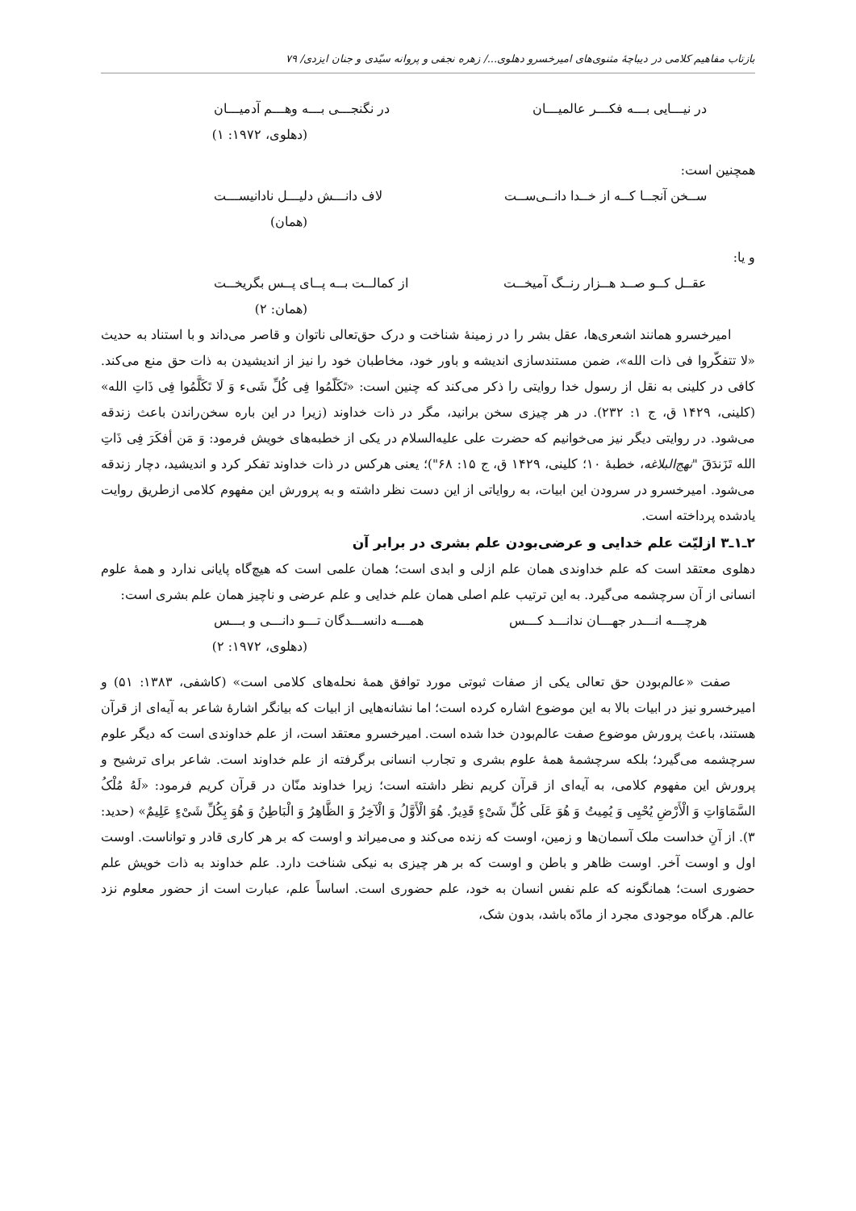بازتاب مفاهیم کلامی در دیباچهٔ مثنوی‌های امیرخسرو دهلوی.../ زهره نجفی و پروانه سیّدی و جنان ایزدی/ ۷۹
در نیـــایی بـــه فکـــر عالمیـــان در نگنجـــی بـــه وهـــم آدمیـــان
(دهلوی، ۱۹۷۲: ۱)
همچنین است:
ســخن آنجــا کــه از خــدا دانــی‌ســت لاف دانـــش دلیـــل نادانیســـت
(همان)
و یا:
عقــل کــو صــد هــزار رنــگ آمیخــت از کمالــت بــه پــای پــس بگریخــت
(همان: ۲)
امیرخسرو همانند اشعری‌ها، عقل بشر را در زمینهٔ شناخت و درک حق‌تعالی ناتوان و قاصر می‌داند و با استناد به حدیث «لا تتفکّروا فی ذات الله»، ضمن مستندسازی اندیشه و باور خود، مخاطبان خود را نیز از اندیشیدن به ذات حق منع می‌کند. کافی در کلینی به نقل از رسول خدا روایتی را ذکر می‌کند که چنین است: «تَکَلّمُوا فِی کُلِّ شَیء وَ لَا تَکَلَّمُوا فِی ذَاتِ الله» (کلینی، ۱۴۲۹ ق، ج ۱: ۲۳۲). در هر چیزی سخن برانید، مگر در ذات خداوند (زیرا در این باره سخن‌راندن باعث زندقه می‌شود. در روایتی دیگر نیز می‌خوانیم که حضرت علی علیه‌السلام در یکی از خطبه‌های خویش فرمود: وَ مَن أفکَرَ فِی ذَاتِ الله تَزَندَقَ "نهج‌البلاغه، خطبهٔ ۱۰؛ کلینی، ۱۴۲۹ ق، ج ۱۵: ۶۸")؛ یعنی هرکس در ذات خداوند تفکر کرد و اندیشید، دچار زندقه می‌شود. امیرخسرو در سرودن این ابیات، به روایاتی از این دست نظر داشته و به پرورش این مفهوم کلامی ازطریق روایت یادشده پرداخته است.
۲ـ۱ـ۳ ازلیّت علم خدایی و عرضی‌بودن علم بشری در برابر آن
دهلوی معتقد است که علم خداوندی همان علم ازلی و ابدی است؛ همان علمی است که هیچ‌گاه پایانی ندارد و همهٔ علوم انسانی از آن سرچشمه می‌گیرد. به این ترتیب علم اصلی همان علم خدایی و علم عرضی و ناچیز همان علم بشری است:
هرچـــه انـــدر جهـــان ندانـــد کـــس همـــه دانســـدگان تـــو دانـــی و بـــس
(دهلوی، ۱۹۷۲: ۲)
صفت «عالم‌بودن حق تعالی یکی از صفات ثبوتی مورد توافق همهٔ نحله‌های کلامی است» (کاشفی، ۱۳۸۳: ۵۱) و امیرخسرو نیز در ابیات بالا به این موضوع اشاره کرده است؛ اما نشانه‌هایی از ابیات که بیانگر اشارهٔ شاعر به آیه‌ای از قرآن هستند، باعث پرورش موضوع صفت عالم‌بودن خدا شده است. امیرخسرو معتقد است، از علم خداوندی است که دیگر علوم سرچشمه می‌گیرد؛ بلکه سرچشمهٔ همهٔ علوم بشری و تجارب انسانی برگرفته از علم خداوند است. شاعر برای ترشیح و پرورش این مفهوم کلامی، به آیه‌ای از قرآن کریم نظر داشته است؛ زیرا خداوند منّان در قرآن کریم فرمود: «لَهُ مُلْکُ السَّمَاوَاتِ وَ الْأَرْضِ یُحْیِی وَ یُمِیتُ وَ هُوَ عَلَى کُلِّ شَیْءٍ قَدِیرٌ. هُوَ الْأَوَّلُ وَ الْآخِرُ وَ الظَّاهِرُ وَ الْبَاطِنُ وَ هُوَ بِکُلِّ شَیْءٍ عَلِیمٌ» (حدید: ۳). از آنِ خداست ملک آسمان‌ها و زمین، اوست که زنده می‌کند و می‌میراند و اوست که بر هر کاری قادر و تواناست. اوست اول و اوست آخر. اوست ظاهر و باطن و اوست که بر هر چیزی به نیکی شناخت دارد. علم خداوند به ذات خویش علم حضوری است؛ همانگونه که علم نفس انسان به خود، علم حضوری است. اساساً علم، عبارت است از حضور معلوم نزد عالم. هرگاه موجودی مجرد از مادّه باشد، بدون شک،